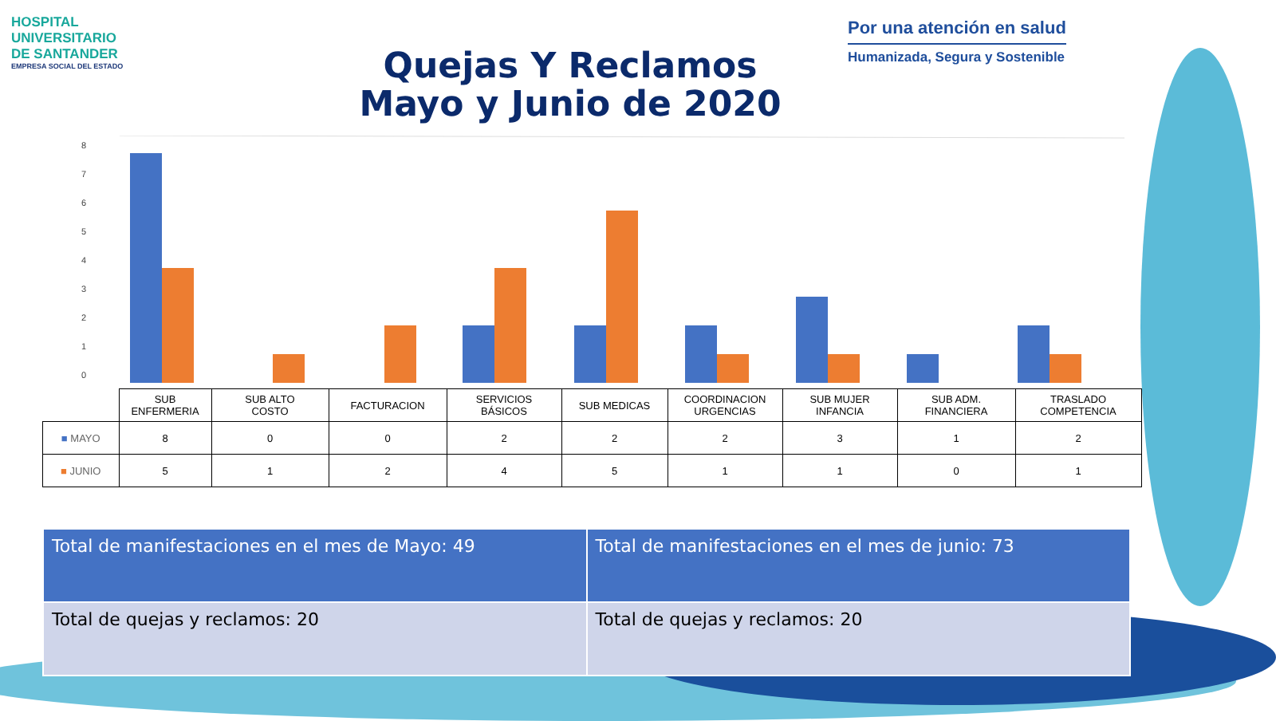HOSPITAL
UNIVERSITARIO
DE SANTANDER
EMPRESA SOCIAL DEL ESTADO
Por una atención en salud
Humanizada, Segura y Sostenible
Quejas Y Reclamos
Mayo y Junio de 2020
0
1
2
3
4
5
6
7
8
| | SUB ENFERMERIA | SUB ALTO COSTO | FACTURACION | SERVICIOS BÁSICOS | SUB MEDICAS | COORDINACION URGENCIAS | SUB MUJER INFANCIA | SUB ADM. FINANCIERA | TRASLADO COMPETENCIA |
| --- | --- | --- | --- | --- | --- | --- | --- | --- | --- |
| ■ MAYO | 8 | 0 | 0 | 2 | 2 | 2 | 3 | 1 | 2 |
| ■ JUNIO | 5 | 1 | 2 | 4 | 5 | 1 | 1 | 0 | 1 |
| Total de manifestaciones en el mes de Mayo: 49 | Total de manifestaciones en el mes de junio: 73 |
| Total de quejas y reclamos: 20 | Total de quejas y reclamos: 20 |